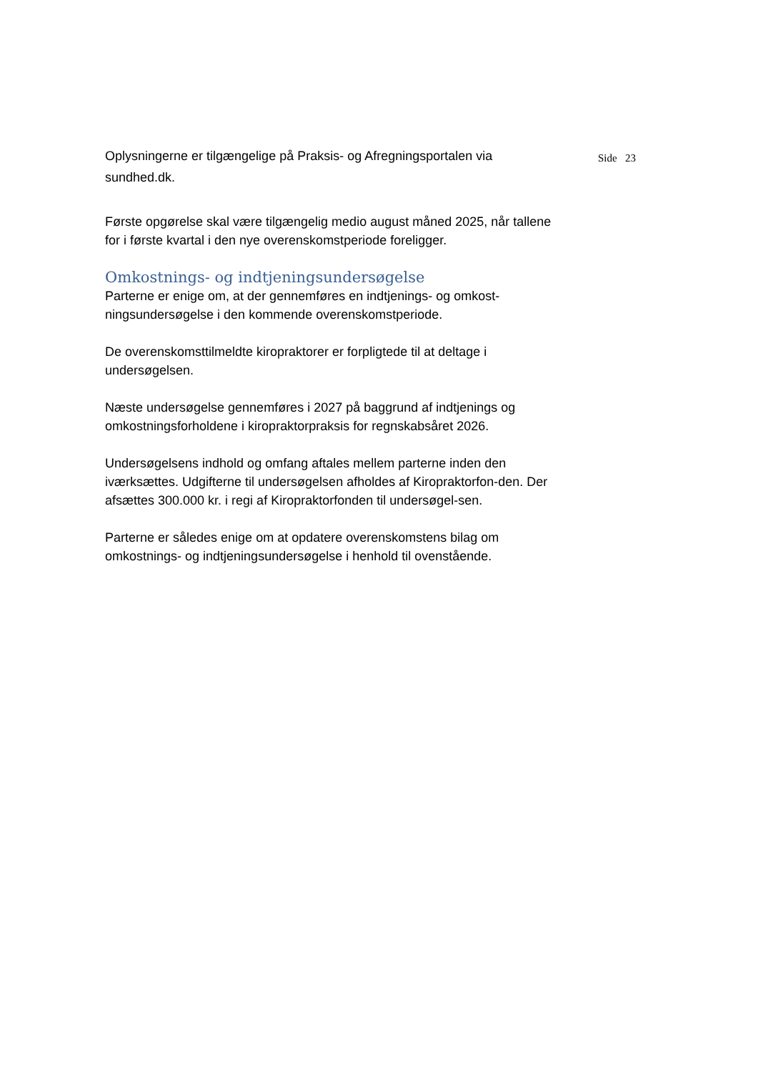Oplysningerne er tilgængelige på Praksis- og Afregningsportalen via sundhed.dk.
Første opgørelse skal være tilgængelig medio august måned 2025, når tallene for i første kvartal i den nye overenskomstperiode foreligger.
Omkostnings- og indtjeningsundersøgelse
Parterne er enige om, at der gennemføres en indtjenings- og omkost-ningsundersøgelse i den kommende overenskomstperiode.
De overenskomsttilmeldte kiropraktorer er forpligtede til at deltage i undersøgelsen.
Næste undersøgelse gennemføres i 2027 på baggrund af indtjenings og omkostningsforholdene i kiropraktorpraksis for regnskabsåret 2026.
Undersøgelsens indhold og omfang aftales mellem parterne inden den iværksættes. Udgifterne til undersøgelsen afholdes af Kiropraktorfon-den. Der afsættes 300.000 kr. i regi af Kiropraktorfonden til undersøgel-sen.
Parterne er således enige om at opdatere overenskomstens bilag om omkostnings- og indtjeningsundersøgelse i henhold til ovenstående.
Side 23